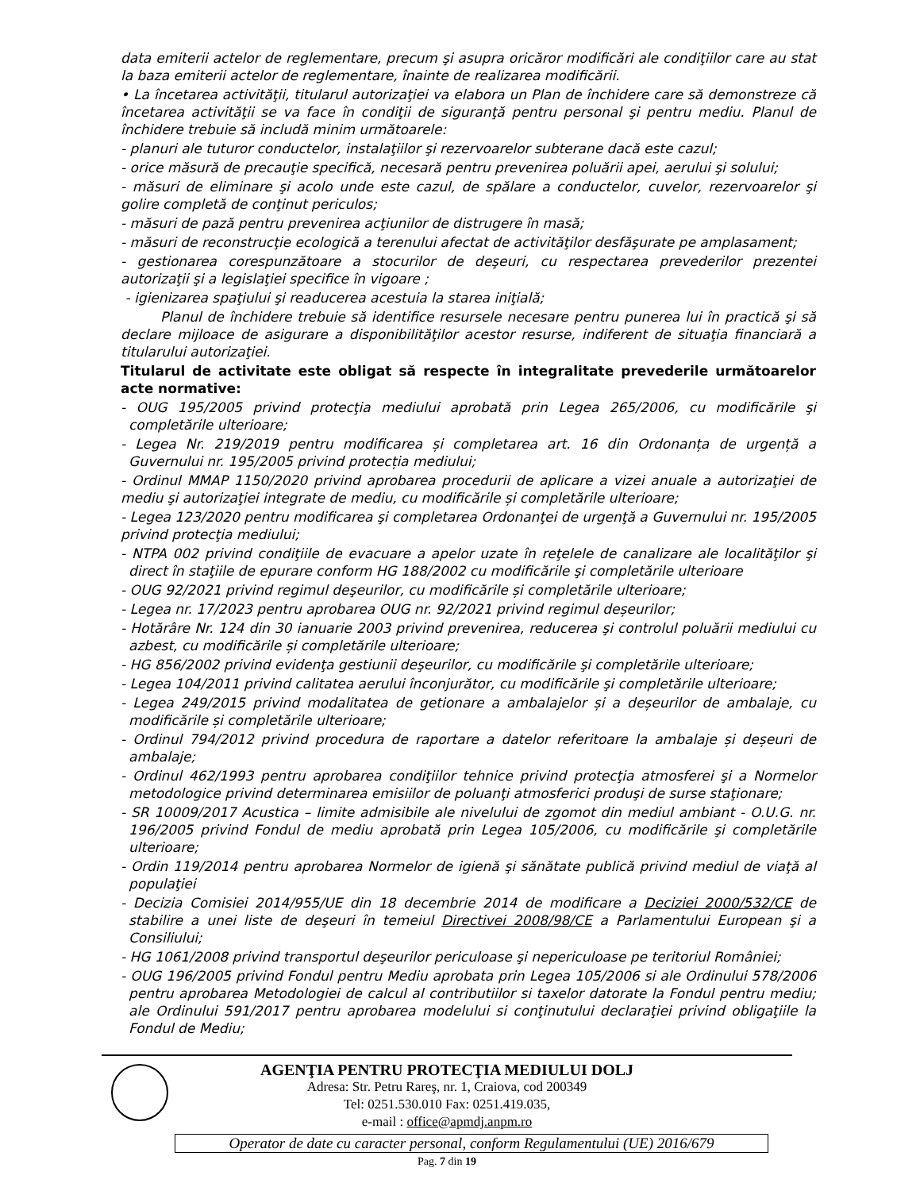data emiterii actelor de reglementare, precum şi asupra oricăror modificări ale condiţiilor care au stat la baza emiterii actelor de reglementare, înainte de realizarea modificării.
• La încetarea activităţii, titularul autorizaţiei va elabora un Plan de închidere care să demonstreze că încetarea activităţii se va face în condiţii de siguranţă pentru personal şi pentru mediu. Planul de închidere trebuie să includă minim următoarele:
- planuri ale tuturor conductelor, instalaţiilor şi rezervoarelor subterane dacă este cazul;
- orice măsură de precauţie specifică, necesară pentru prevenirea poluării apei, aerului şi solului;
- măsuri de eliminare şi acolo unde este cazul, de spălare a conductelor, cuvelor, rezervoarelor şi golire completă de conţinut periculos;
- măsuri de pază pentru prevenirea acţiunilor de distrugere în masă;
- măsuri de reconstrucţie ecologică a terenului afectat de activităţilor desfăşurate pe amplasament;
- gestionarea corespunzătoare a stocurilor de deşeuri, cu respectarea prevederilor prezentei autorizaţii şi a legislaţiei specifice în vigoare ;
- igienizarea spaţiului şi readucerea acestuia la starea iniţială;
Planul de închidere trebuie să identifice resursele necesare pentru punerea lui în practică şi să declare mijloace de asigurare a disponibilităţilor acestor resurse, indiferent de situaţia financiară a titularului autorizaţiei.
Titularul de activitate este obligat să respecte în integralitate prevederile următoarelor acte normative:
- OUG 195/2005 privind protecţia mediului aprobată prin Legea 265/2006, cu modificările şi completările ulterioare;
- Legea Nr. 219/2019 pentru modificarea și completarea art. 16 din Ordonanța de urgență a Guvernului nr. 195/2005 privind protecția mediului;
- Ordinul MMAP 1150/2020 privind aprobarea procedurii de aplicare a vizei anuale a autorizaţiei de mediu şi autorizaţiei integrate de mediu, cu modificările și completările ulterioare;
- Legea 123/2020 pentru modificarea şi completarea Ordonanţei de urgenţă a Guvernului nr. 195/2005 privind protecţia mediului;
- NTPA 002 privind condiţiile de evacuare a apelor uzate în reţelele de canalizare ale localităţilor şi direct în staţiile de epurare conform HG 188/2002 cu modificările şi completările ulterioare
- OUG 92/2021 privind regimul deşeurilor, cu modificările și completările ulterioare;
- Legea nr. 17/2023 pentru aprobarea OUG nr. 92/2021 privind regimul deșeurilor;
- Hotărâre Nr. 124 din 30 ianuarie 2003 privind prevenirea, reducerea şi controlul poluării mediului cu azbest, cu modificările și completările ulterioare;
- HG 856/2002 privind evidenţa gestiunii deşeurilor, cu modificările şi completările ulterioare;
- Legea 104/2011 privind calitatea aerului înconjurător, cu modificările şi completările ulterioare;
- Legea 249/2015 privind modalitatea de getionare a ambalajelor și a deșeurilor de ambalaje, cu modificările și completările ulterioare;
- Ordinul 794/2012 privind procedura de raportare a datelor referitoare la ambalaje și deșeuri de ambalaje;
- Ordinul 462/1993 pentru aprobarea condiţiilor tehnice privind protecţia atmosferei şi a Normelor metodologice privind determinarea emisiilor de poluanţi atmosferici produşi de surse staţionare;
- SR 10009/2017 Acustica – limite admisibile ale nivelului de zgomot din mediul ambiant - O.U.G. nr. 196/2005 privind Fondul de mediu aprobată prin Legea 105/2006, cu modificările şi completările ulterioare;
- Ordin 119/2014 pentru aprobarea Normelor de igienă şi sănătate publică privind mediul de viaţă al populaţiei
- Decizia Comisiei 2014/955/UE din 18 decembrie 2014 de modificare a Deciziei 2000/532/CE de stabilire a unei liste de deşeuri în temeiul Directivei 2008/98/CE a Parlamentului European şi a Consiliului;
- HG 1061/2008 privind transportul deşeurilor periculoase şi nepericuloase pe teritoriul României;
- OUG 196/2005 privind Fondul pentru Mediu aprobata prin Legea 105/2006 si ale Ordinului 578/2006 pentru aprobarea Metodologiei de calcul al contributiilor si taxelor datorate la Fondul pentru mediu; ale Ordinului 591/2017 pentru aprobarea modelului si conţinutului declaraţiei privind obligaţiile la Fondul de Mediu;
AGENŢIA PENTRU PROTECŢIA MEDIULUI DOLJ
Adresa: Str. Petru Rareş, nr. 1, Craiova, cod 200349
Tel: 0251.530.010 Fax: 0251.419.035,
e-mail : office@apmdj.anpm.ro
Operator de date cu caracter personal, conform Regulamentului (UE) 2016/679
Pag. 7 din 19